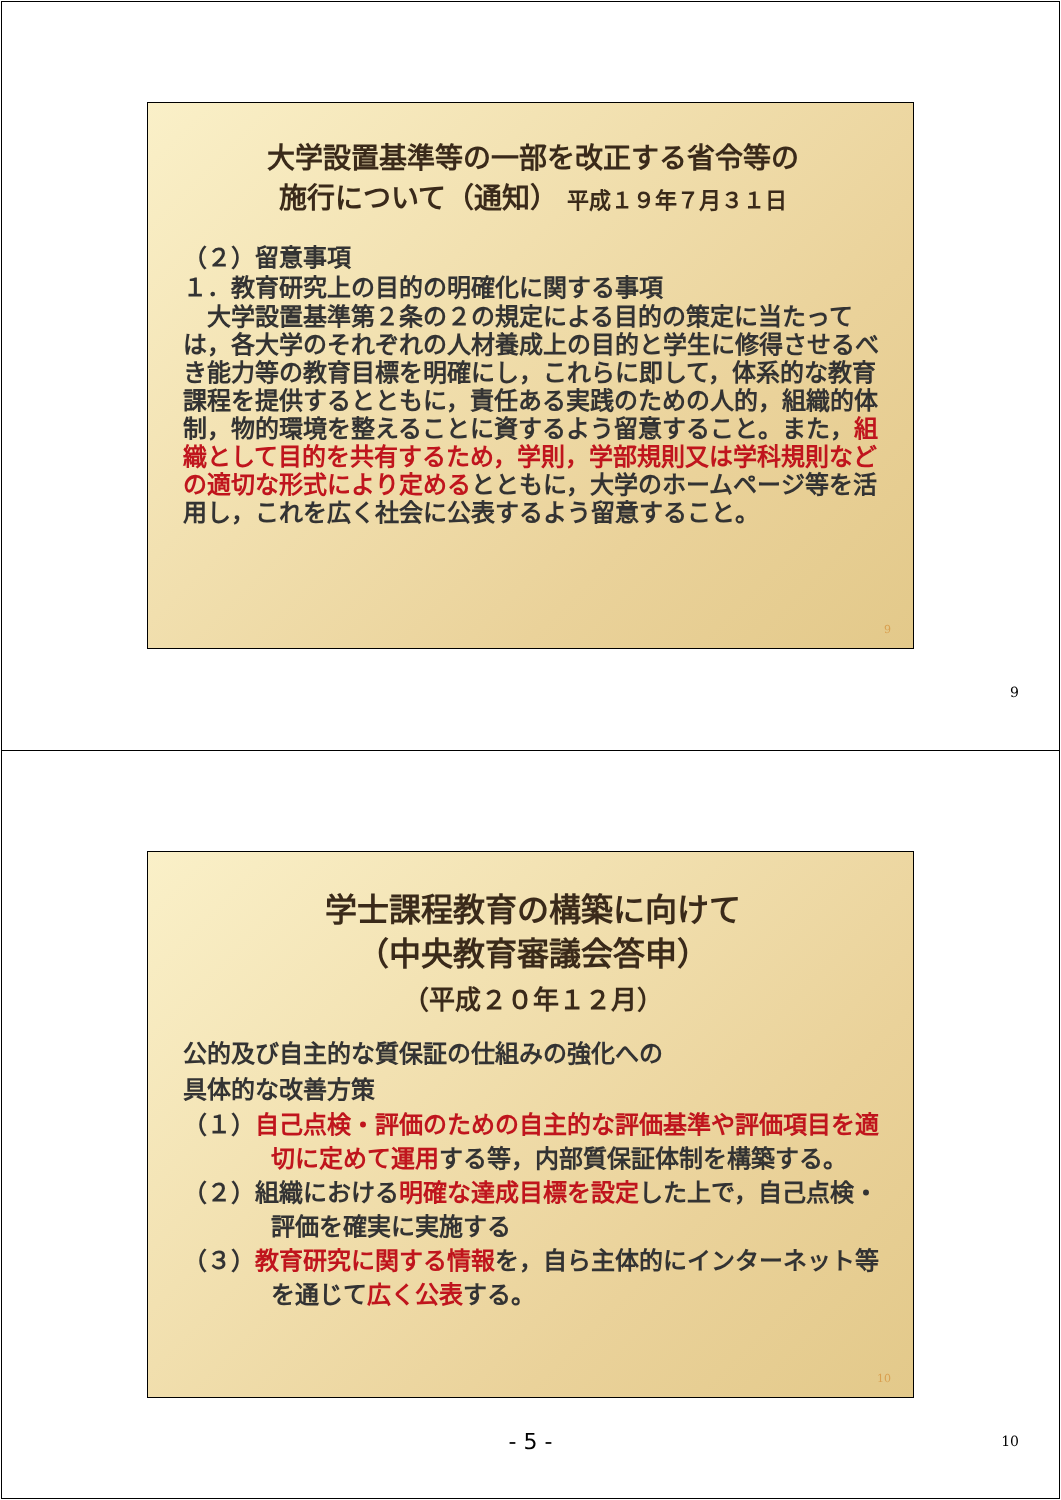大学設置基準等の一部を改正する省令等の
施行について（通知） 平成１９年７月３１日
（２）留意事項
１．教育研究上の目的の明確化に関する事項
　大学設置基準第２条の２の規定による目的の策定に当たっては，各大学のそれぞれの人材養成上の目的と学生に修得させるべき能力等の教育目標を明確にし，これらに即して，体系的な教育課程を提供するとともに，責任ある実践のための人的，組織的体制，物的環境を整えることに資するよう留意すること。また，組織として目的を共有するため，学則，学部規則又は学科規則などの適切な形式により定めるとともに，大学のホームページ等を活用し，これを広く社会に公表するよう留意すること。
9
9
学士課程教育の構築に向けて
（中央教育審議会答申）
（平成２０年１２月）
公的及び自主的な質保証の仕組みの強化への
具体的な改善方策
（１）自己点検・評価のための自主的な評価基準や評価項目を適切に定めて運用する等，内部質保証体制を構築する。
（２）組織における明確な達成目標を設定した上で，自己点検・評価を確実に実施する
（３）教育研究に関する情報を，自ら主体的にインターネット等を通じて広く公表する。
10
- 5 - 10